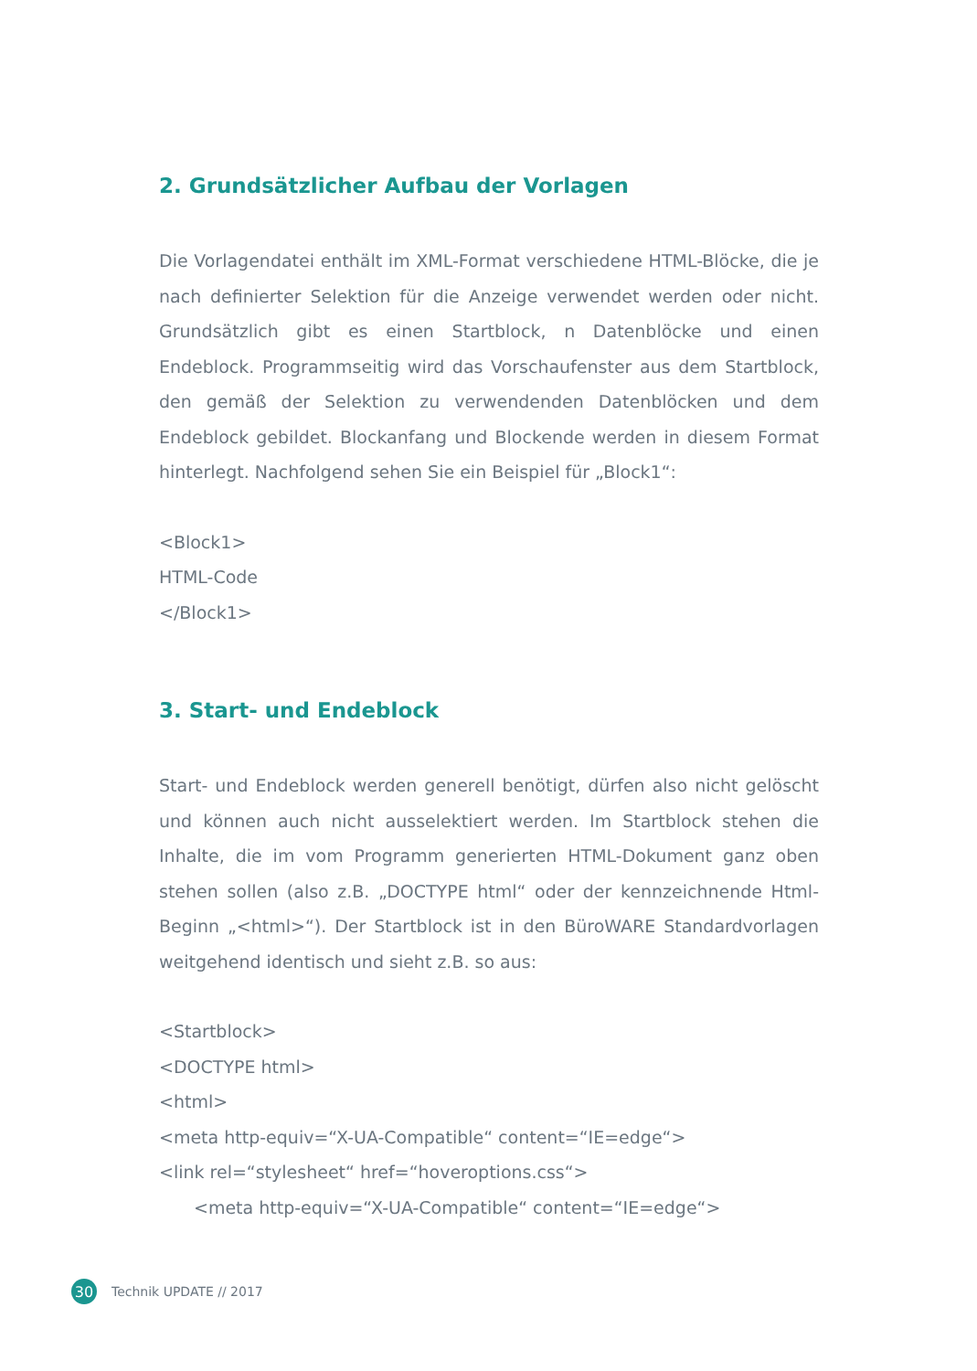2. Grundsätzlicher Aufbau der Vorlagen
Die Vorlagendatei enthält im XML-Format verschiedene HTML-Blöcke, die je nach definierter Selektion für die Anzeige verwendet werden oder nicht. Grundsätzlich gibt es einen Startblock, n Datenblöcke und einen Endeblock. Programmseitig wird das Vorschaufenster aus dem Startblock, den gemäß der Selektion zu verwendenden Datenblöcken und dem Endeblock gebildet. Blockanfang und Blockende werden in diesem Format hinterlegt. Nachfolgend sehen Sie ein Beispiel für „Block1“:
<Block1>
HTML-Code
</Block1>
3. Start- und Endeblock
Start- und Endeblock werden generell benötigt, dürfen also nicht gelöscht und können auch nicht ausselektiert werden. Im Startblock stehen die Inhalte, die im vom Programm generierten HTML-Dokument ganz oben stehen sollen (also z.B. „DOCTYPE html“ oder der kennzeichnende Html-Beginn „<html>“). Der Startblock ist in den BüroWARE Standardvorlagen weitgehend identisch und sieht z.B. so aus:
<Startblock>
<DOCTYPE html>
<html>
<meta http-equiv=“X-UA-Compatible“ content=“IE=edge“>
<link rel=“stylesheet“ href=“hoveroptions.css“>
<meta http-equiv=“X-UA-Compatible“ content=“IE=edge“>
30 Technik UPDATE // 2017